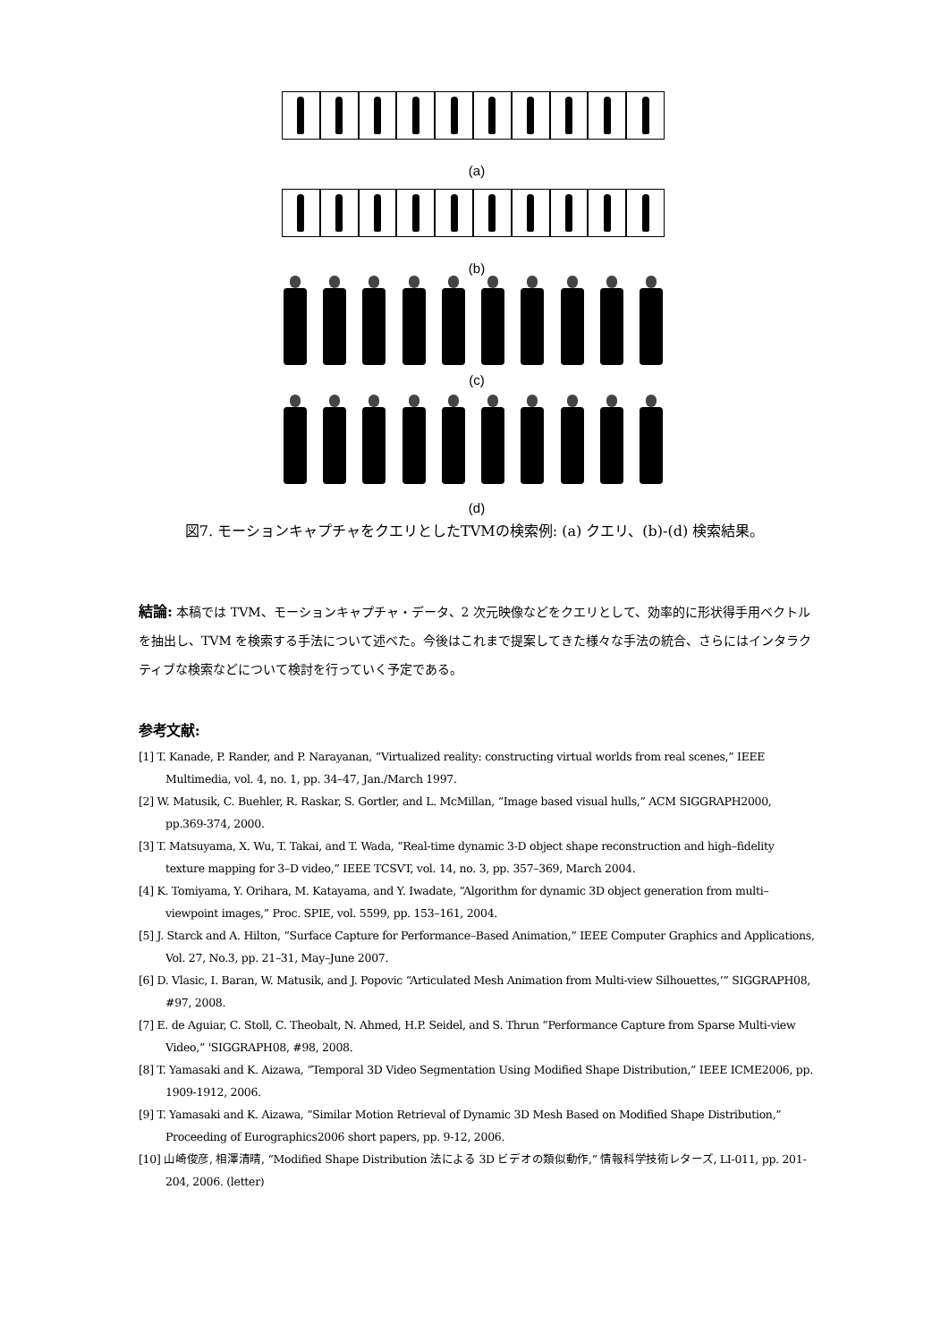(a)
(b)
(c)
(d)
図7. モーションキャプチャをクエリとしたTVMの検索例: (a) クエリ、(b)-(d) 検索結果。
結論: 本稿では TVM、モーションキャプチャ・データ、2 次元映像などをクエリとして、効率的に形状得手用ベクトルを抽出し、TVM を検索する手法について述べた。今後はこれまで提案してきた様々な手法の統合、さらにはインタラクティブな検索などについて検討を行っていく予定である。
参考文献:
[1] T. Kanade, P. Rander, and P. Narayanan, “Virtualized reality: constructing virtual worlds from real scenes,” IEEE Multimedia, vol. 4, no. 1, pp. 34–47, Jan./March 1997.
[2] W. Matusik, C. Buehler, R. Raskar, S. Gortler, and L. McMillan, “Image based visual hulls,” ACM SIGGRAPH2000, pp.369-374, 2000.
[3] T. Matsuyama, X. Wu, T. Takai, and T. Wada, “Real-time dynamic 3-D object shape reconstruction and high–fidelity texture mapping for 3–D video,” IEEE TCSVT, vol. 14, no. 3, pp. 357–369, March 2004.
[4] K. Tomiyama, Y. Orihara, M. Katayama, and Y. Iwadate, “Algorithm for dynamic 3D object generation from multi–viewpoint images,” Proc. SPIE, vol. 5599, pp. 153–161, 2004.
[5] J. Starck and A. Hilton, “Surface Capture for Performance–Based Animation,” IEEE Computer Graphics and Applications, Vol. 27, No.3, pp. 21–31, May–June 2007.
[6] D. Vlasic, I. Baran, W. Matusik, and J. Popovic “Articulated Mesh Animation from Multi-view Silhouettes,’” SIGGRAPH08, #97, 2008.
[7] E. de Aguiar, C. Stoll, C. Theobalt, N. Ahmed, H.P. Seidel, and S. Thrun “Performance Capture from Sparse Multi-view Video,” 'SIGGRAPH08, #98, 2008.
[8] T. Yamasaki and K. Aizawa, “Temporal 3D Video Segmentation Using Modified Shape Distribution,” IEEE ICME2006, pp. 1909-1912, 2006.
[9] T. Yamasaki and K. Aizawa, “Similar Motion Retrieval of Dynamic 3D Mesh Based on Modified Shape Distribution,” Proceeding of Eurographics2006 short papers, pp. 9-12, 2006.
[10] 山崎俊彦, 相澤清晴, “Modified Shape Distribution 法による 3D ビデオの類似動作,” 情報科学技術レターズ, LI-011, pp. 201-204, 2006. (letter)